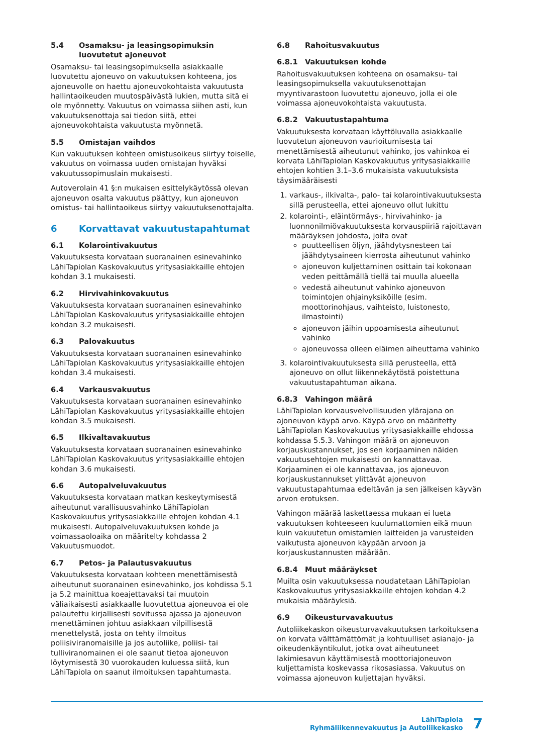5.4 Osamaksu- ja leasingsopimuksin luovutetut ajoneuvot
Osamaksu- tai leasingsopimuksella asiakkaalle luovutettu ajoneuvo on vakuutuksen kohteena, jos ajoneuvolle on haettu ajoneuvokohtaista vakuutusta hallintaoikeuden muutospäivästä lukien, mutta sitä ei ole myönnetty. Vakuutus on voimassa siihen asti, kun vakuutuksenottaja sai tiedon siitä, ettei ajoneuvokohtaista vakuutusta myönnetä.
5.5 Omistajan vaihdos
Kun vakuutuksen kohteen omistusoikeus siirtyy toiselle, vakuutus on voimassa uuden omistajan hyväksi vakuutussopimuslain mukaisesti.
Autoverolain 41 §:n mukaisen esittelykäytössä olevan ajoneuvon osalta vakuutus päättyy, kun ajoneuvon omistus- tai hallintaoikeus siirtyy vakuutuksenottajalta.
6 Korvattavat vakuutustapahtumat
6.1 Kolarointivakuutus
Vakuutuksesta korvataan suoranainen esinevahinko LähiTapiolan Kaskovakuutus yritysasiakkaille ehtojen kohdan 3.1 mukaisesti.
6.2 Hirvivahinkovakuutus
Vakuutuksesta korvataan suoranainen esinevahinko LähiTapiolan Kaskovakuutus yritysasiakkaille ehtojen kohdan 3.2 mukaisesti.
6.3 Palovakuutus
Vakuutuksesta korvataan suoranainen esinevahinko LähiTapiolan Kaskovakuutus yritysasiakkaille ehtojen kohdan 3.4 mukaisesti.
6.4 Varkausvakuutus
Vakuutuksesta korvataan suoranainen esinevahinko LähiTapiolan Kaskovakuutus yritysasiakkaille ehtojen kohdan 3.5 mukaisesti.
6.5 Ilkivaltavakuutus
Vakuutuksesta korvataan suoranainen esinevahinko LähiTapiolan Kaskovakuutus yritysasiakkaille ehtojen kohdan 3.6 mukaisesti.
6.6 Autopalveluvakuutus
Vakuutuksesta korvataan matkan keskeytymisestä aiheutunut varallisuusvahinko LähiTapiolan Kaskovakuutus yritysasiakkaille ehtojen kohdan 4.1 mukaisesti. Autopalveluvakuutuksen kohde ja voimassaoloaika on määritelty kohdassa 2 Vakuutusmuodot.
6.7 Petos- ja Palautusvakuutus
Vakuutuksesta korvataan kohteen menettämisestä aiheutunut suoranainen esinevahinko, jos kohdissa 5.1 ja 5.2 mainittua koeajettavaksi tai muutoin väliaikaisesti asiakkaalle luovutettua ajoneuvoa ei ole palautettu kirjallisesti sovitussa ajassa ja ajoneuvon menettäminen johtuu asiakkaan vilpillisestä menettelystä, josta on tehty ilmoitus poliisiviranomaisille ja jos autoliike, poliisi- tai tulliviranomainen ei ole saanut tietoa ajoneuvon löytymisestä 30 vuorokauden kuluessa siitä, kun LähiTapiola on saanut ilmoituksen tapahtumasta.
6.8 Rahoitusvakuutus
6.8.1 Vakuutuksen kohde
Rahoitusvakuutuksen kohteena on osamaksu- tai leasingsopimuksella vakuutuksenottajan myyntivarastoon luovutettu ajoneuvo, jolla ei ole voimassa ajoneuvokohtaista vakuutusta.
6.8.2 Vakuutustapahtuma
Vakuutuksesta korvataan käyttöluvalla asiakkaalle luovutetun ajoneuvon vaurioitumisesta tai menettämisestä aiheutunut vahinko, jos vahinkoa ei korvata LähiTapiolan Kaskovakuutus yritysasiakkaille ehtojen kohtien 3.1–3.6 mukaisista vakuutuksista täysimääräisesti
1. varkaus-, ilkivalta-, palo- tai kolarointivakuutuksesta sillä perusteella, ettei ajoneuvo ollut lukittu
2. kolarointi-, eläintörmäys-, hirvivahinko- ja luonnonilmiövakuutuksesta korvauspiiriä rajoittavan määräyksen johdosta, joita ovat
puutteellisen öljyn, jäähdytysnesteen tai jäähdytysaineen kierrosta aiheutunut vahinko
ajoneuvon kuljettaminen osittain tai kokonaan veden peittämällä tiellä tai muulla alueella
vedestä aiheutunut vahinko ajoneuvon toimintojen ohjainyksiköille (esim. moottorinohjaus, vaihteisto, luistonesto, ilmastointi)
ajoneuvon jäihin uppoamisesta aiheutunut vahinko
ajoneuvossa olleen eläimen aiheuttama vahinko
3. kolarointivakuutuksesta sillä perusteella, että ajoneuvo on ollut liikennekäytöstä poistettuna vakuutustapahtuman aikana.
6.8.3 Vahingon määrä
LähiTapiolan korvausvelvollisuuden ylärajana on ajoneuvon käypä arvo. Käypä arvo on määritetty LähiTapiolan Kaskovakuutus yritysasiakkaille ehdossa kohdassa 5.5.3. Vahingon määrä on ajoneuvon korjauskustannukset, jos sen korjaaminen näiden vakuutusehtojen mukaisesti on kannattavaa. Korjaaminen ei ole kannattavaa, jos ajoneuvon korjauskustannukset ylittävät ajoneuvon vakuutustapahtumaa edeltävän ja sen jälkeisen käyvän arvon erotuksen.
Vahingon määrää laskettaessa mukaan ei lueta vakuutuksen kohteeseen kuulumattomien eikä muun kuin vakuutetun omistamien laitteiden ja varusteiden vaikutusta ajoneuvon käypään arvoon ja korjauskustannusten määrään.
6.8.4 Muut määräykset
Muilta osin vakuutuksessa noudatetaan LähiTapiolan Kaskovakuutus yritysasiakkaille ehtojen kohdan 4.2 mukaisia määräyksiä.
6.9 Oikeusturvavakuutus
Autoliikekaskon oikeusturvavakuutuksen tarkoituksena on korvata välttämättömät ja kohtuulliset asianajo- ja oikeudenkäyntikulut, jotka ovat aiheutuneet lakimiesavun käyttämisestä moottoriajoneuvon kuljettamista koskevassa rikosasiassa. Vakuutus on voimassa ajoneuvon kuljettajan hyväksi.
LähiTapiola
Ryhmäliikennevakuutus ja Autoliikekasko
7